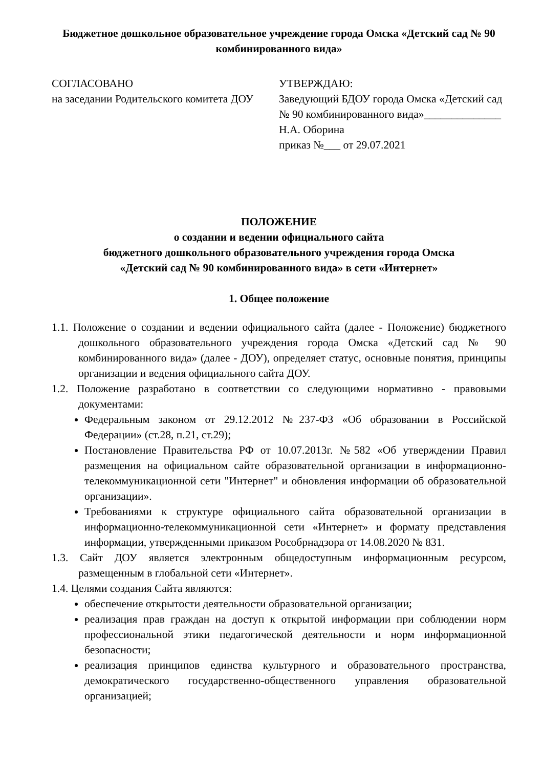Бюджетное дошкольное образовательное учреждение города Омска «Детский сад № 90 комбинированного вида»
СОГЛАСОВАНО
на заседании Родительского комитета ДОУ
УТВЕРЖДАЮ:
Заведующий БДОУ города Омска «Детский сад № 90 комбинированного вида»______________ Н.А. Оборина
приказ №___ от 29.07.2021
ПОЛОЖЕНИЕ
о создании и ведении официального сайта
бюджетного дошкольного образовательного учреждения города Омска
«Детский сад № 90 комбинированного вида» в сети «Интернет»
1. Общее положение
1.1. Положение о создании и ведении официального сайта (далее - Положение) бюджетного дошкольного образовательного учреждения города Омска «Детский сад № 90 комбинированного вида» (далее - ДОУ), определяет статус, основные понятия, принципы организации и ведения официального сайта ДОУ.
1.2. Положение разработано в соответствии со следующими нормативно - правовыми документами:
Федеральным законом от 29.12.2012 №237-ФЗ «Об образовании в Российской Федерации» (ст.28, п.21, ст.29);
Постановление Правительства РФ от 10.07.2013г. №582 «Об утверждении Правил размещения на официальном сайте образовательной организации в информационно-телекоммуникационной сети "Интернет" и обновления информации об образовательной организации».
Требованиями к структуре официального сайта образовательной организации в информационно-телекоммуникационной сети «Интернет» и формату представления информации, утвержденными приказом Рособрнадзора от 14.08.2020 № 831.
1.3. Сайт ДОУ является электронным общедоступным информационным ресурсом, размещенным в глобальной сети «Интернет».
1.4. Целями создания Сайта являются:
обеспечение открытости деятельности образовательной организации;
реализация прав граждан на доступ к открытой информации при соблюдении норм профессиональной этики педагогической деятельности и норм информационной безопасности;
реализация принципов единства культурного и образовательного пространства, демократического государственно-общественного управления образовательной организацией;